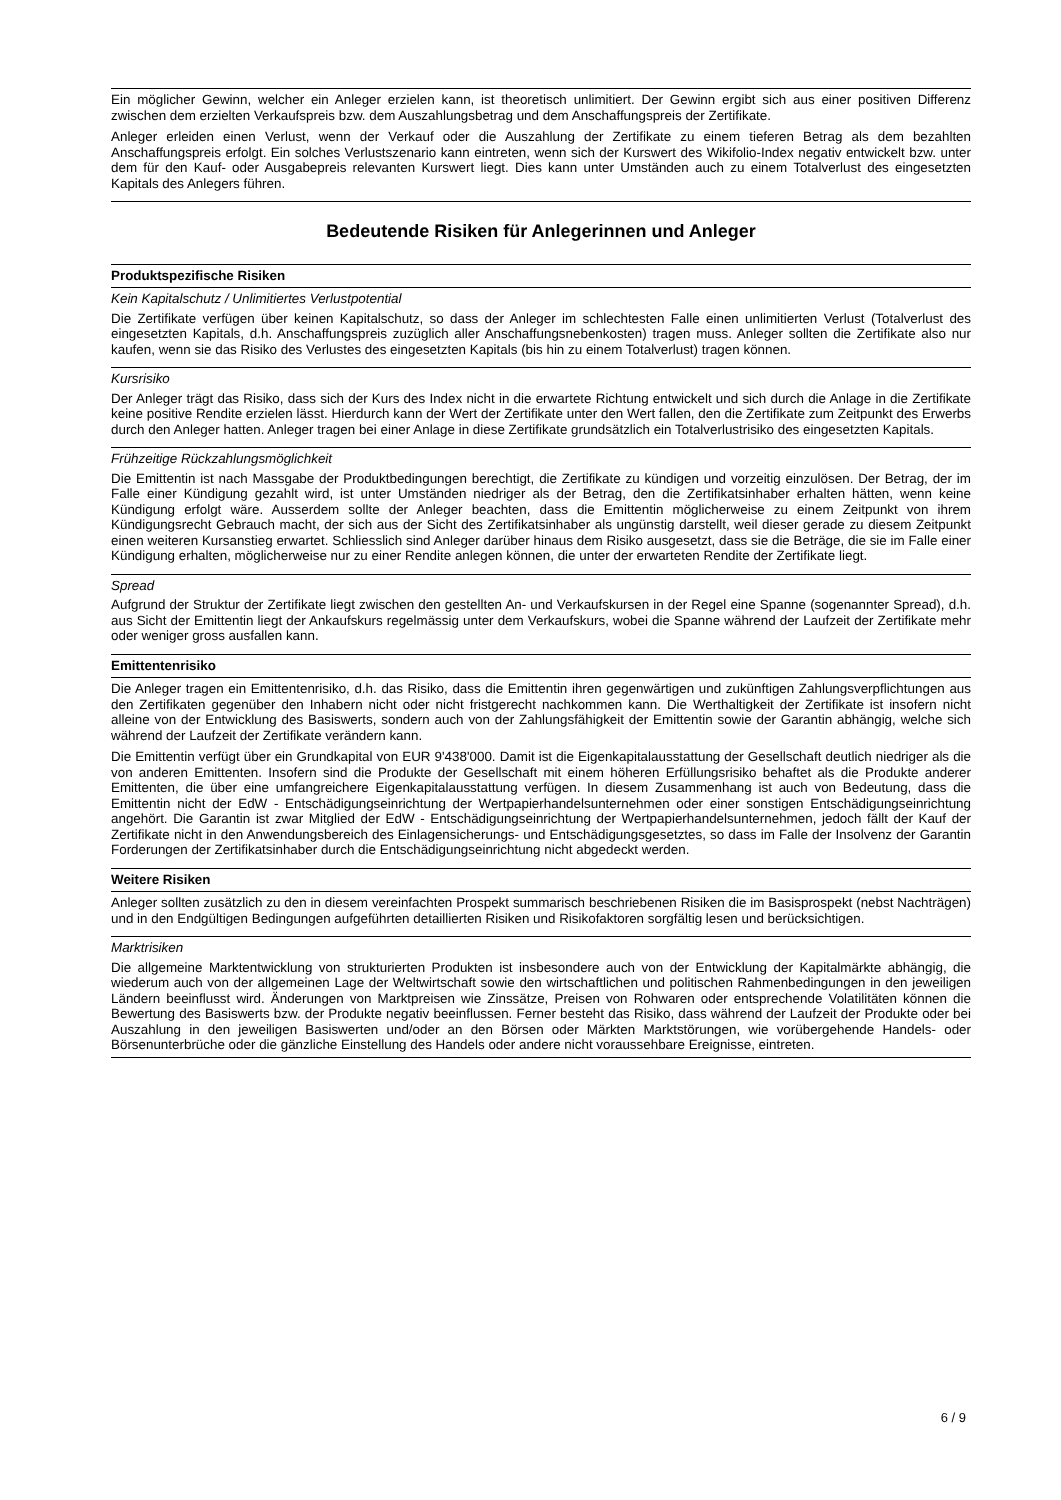Ein möglicher Gewinn, welcher ein Anleger erzielen kann, ist theoretisch unlimitiert. Der Gewinn ergibt sich aus einer positiven Differenz zwischen dem erzielten Verkaufspreis bzw. dem Auszahlungsbetrag und dem Anschaffungspreis der Zertifikate.
Anleger erleiden einen Verlust, wenn der Verkauf oder die Auszahlung der Zertifikate zu einem tieferen Betrag als dem bezahlten Anschaffungspreis erfolgt. Ein solches Verlustszenario kann eintreten, wenn sich der Kurswert des Wikifolio-Index negativ entwickelt bzw. unter dem für den Kauf- oder Ausgabepreis relevanten Kurswert liegt. Dies kann unter Umständen auch zu einem Totalverlust des eingesetzten Kapitals des Anlegers führen.
Bedeutende Risiken für Anlegerinnen und Anleger
Produktspezifische Risiken
Kein Kapitalschutz / Unlimitiertes Verlustpotential
Die Zertifikate verfügen über keinen Kapitalschutz, so dass der Anleger im schlechtesten Falle einen unlimitierten Verlust (Totalverlust des eingesetzten Kapitals, d.h. Anschaffungspreis zuzüglich aller Anschaffungsnebenkosten) tragen muss. Anleger sollten die Zertifikate also nur kaufen, wenn sie das Risiko des Verlustes des eingesetzten Kapitals (bis hin zu einem Totalverlust) tragen können.
Kursrisiko
Der Anleger trägt das Risiko, dass sich der Kurs des Index nicht in die erwartete Richtung entwickelt und sich durch die Anlage in die Zertifikate keine positive Rendite erzielen lässt. Hierdurch kann der Wert der Zertifikate unter den Wert fallen, den die Zertifikate zum Zeitpunkt des Erwerbs durch den Anleger hatten. Anleger tragen bei einer Anlage in diese Zertifikate grundsätzlich ein Totalverlustrisiko des eingesetzten Kapitals.
Frühzeitige Rückzahlungsmöglichkeit
Die Emittentin ist nach Massgabe der Produktbedingungen berechtigt, die Zertifikate zu kündigen und vorzeitig einzulösen. Der Betrag, der im Falle einer Kündigung gezahlt wird, ist unter Umständen niedriger als der Betrag, den die Zertifikatsinhaber erhalten hätten, wenn keine Kündigung erfolgt wäre. Ausserdem sollte der Anleger beachten, dass die Emittentin möglicherweise zu einem Zeitpunkt von ihrem Kündigungsrecht Gebrauch macht, der sich aus der Sicht des Zertifikatsinhaber als ungünstig darstellt, weil dieser gerade zu diesem Zeitpunkt einen weiteren Kursanstieg erwartet. Schliesslich sind Anleger darüber hinaus dem Risiko ausgesetzt, dass sie die Beträge, die sie im Falle einer Kündigung erhalten, möglicherweise nur zu einer Rendite anlegen können, die unter der erwarteten Rendite der Zertifikate liegt.
Spread
Aufgrund der Struktur der Zertifikate liegt zwischen den gestellten An- und Verkaufskursen in der Regel eine Spanne (sogenannter Spread), d.h. aus Sicht der Emittentin liegt der Ankaufskurs regelmässig unter dem Verkaufskurs, wobei die Spanne während der Laufzeit der Zertifikate mehr oder weniger gross ausfallen kann.
Emittentenrisiko
Die Anleger tragen ein Emittentenrisiko, d.h. das Risiko, dass die Emittentin ihren gegenwärtigen und zukünftigen Zahlungsverpflichtungen aus den Zertifikaten gegenüber den Inhabern nicht oder nicht fristgerecht nachkommen kann. Die Werthaltigkeit der Zertifikate ist insofern nicht alleine von der Entwicklung des Basiswerts, sondern auch von der Zahlungsfähigkeit der Emittentin sowie der Garantin abhängig, welche sich während der Laufzeit der Zertifikate verändern kann.
Die Emittentin verfügt über ein Grundkapital von EUR 9'438'000. Damit ist die Eigenkapitalausstattung der Gesellschaft deutlich niedriger als die von anderen Emittenten. Insofern sind die Produkte der Gesellschaft mit einem höheren Erfüllungsrisiko behaftet als die Produkte anderer Emittenten, die über eine umfangreichere Eigenkapitalausstattung verfügen. In diesem Zusammenhang ist auch von Bedeutung, dass die Emittentin nicht der EdW - Entschädigungseinrichtung der Wertpapierhandelsunternehmen oder einer sonstigen Entschädigungseinrichtung angehört. Die Garantin ist zwar Mitglied der EdW - Entschädigungseinrichtung der Wertpapierhandelsunternehmen, jedoch fällt der Kauf der Zertifikate nicht in den Anwendungsbereich des Einlagensicherungs- und Entschädigungsgesetztes, so dass im Falle der Insolvenz der Garantin Forderungen der Zertifikatsinhaber durch die Entschädigungseinrichtung nicht abgedeckt werden.
Weitere Risiken
Anleger sollten zusätzlich zu den in diesem vereinfachten Prospekt summarisch beschriebenen Risiken die im Basisprospekt (nebst Nachträgen) und in den Endgültigen Bedingungen aufgeführten detaillierten Risiken und Risikofaktoren sorgfältig lesen und berücksichtigen.
Marktrisiken
Die allgemeine Marktentwicklung von strukturierten Produkten ist insbesondere auch von der Entwicklung der Kapitalmärkte abhängig, die wiederum auch von der allgemeinen Lage der Weltwirtschaft sowie den wirtschaftlichen und politischen Rahmenbedingungen in den jeweiligen Ländern beeinflusst wird. Änderungen von Marktpreisen wie Zinssätze, Preisen von Rohwaren oder entsprechende Volatilitäten können die Bewertung des Basiswerts bzw. der Produkte negativ beeinflussen. Ferner besteht das Risiko, dass während der Laufzeit der Produkte oder bei Auszahlung in den jeweiligen Basiswerten und/oder an den Börsen oder Märkten Marktstörungen, wie vorübergehende Handels- oder Börsenunterbrüche oder die gänzliche Einstellung des Handels oder andere nicht voraussehbare Ereignisse, eintreten.
6 / 9